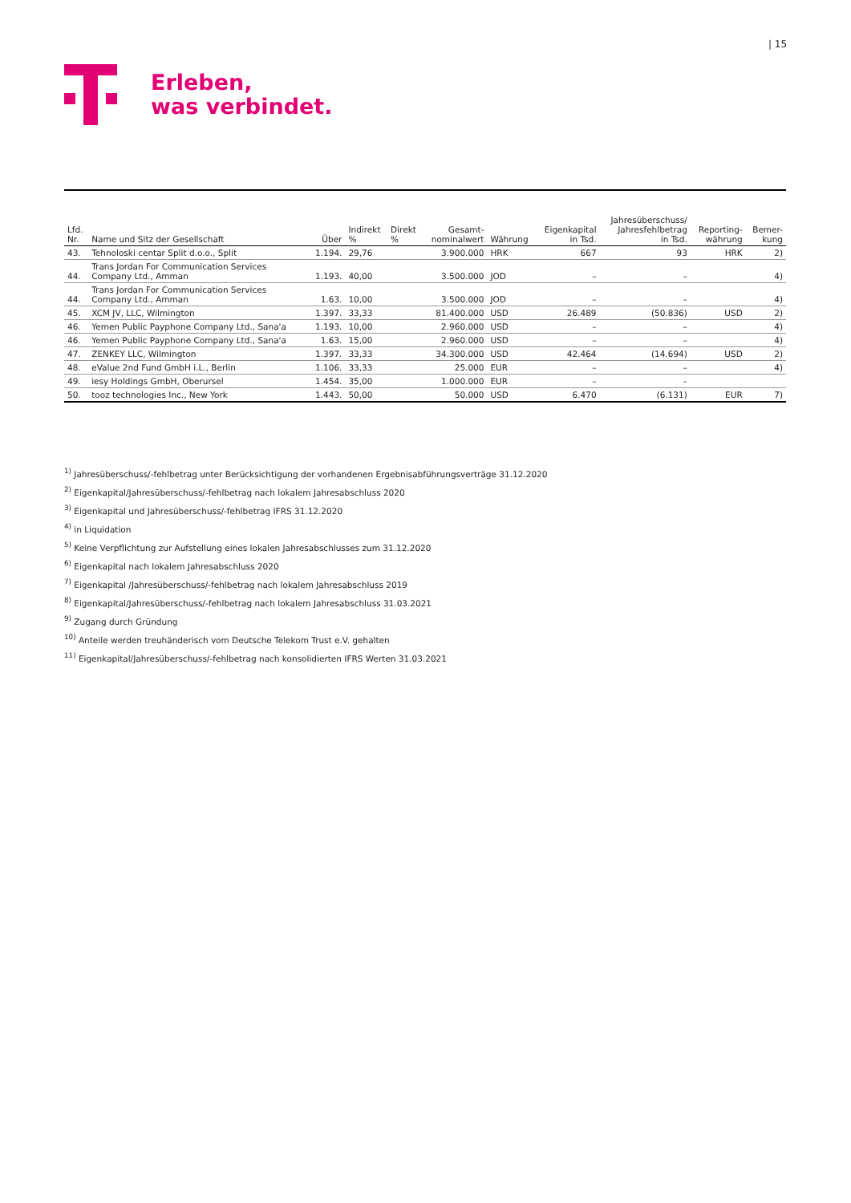| 15
Erleben,
was verbindet.
| Lfd. Nr. | Name und Sitz der Gesellschaft | Über | Indirekt % | Direkt % | Gesamt- nominalwert | Währung | Eigenkapital in Tsd. | Jahresüberschuss/ Jahresfehlbetrag in Tsd. | Reporting- währung | Bemer- kung |
| --- | --- | --- | --- | --- | --- | --- | --- | --- | --- | --- |
| 43. | Tehnoloski centar Split d.o.o., Split | 1.194. | 29,76 | | 3.900.000 | HRK | 667 | 93 | HRK | 2) |
| 44. | Trans Jordan For Communication Services Company Ltd., Amman | 1.193. | 40,00 | | 3.500.000 | JOD | – | – | | 4) |
| 44. | Trans Jordan For Communication Services Company Ltd., Amman | 1.63. | 10,00 | | 3.500.000 | JOD | – | – | | 4) |
| 45. | XCM JV, LLC, Wilmington | 1.397. | 33,33 | | 81.400.000 | USD | 26.489 | (50.836) | USD | 2) |
| 46. | Yemen Public Payphone Company Ltd., Sana'a | 1.193. | 10,00 | | 2.960.000 | USD | – | – | | 4) |
| 46. | Yemen Public Payphone Company Ltd., Sana'a | 1.63. | 15,00 | | 2.960.000 | USD | – | – | | 4) |
| 47. | ZENKEY LLC, Wilmington | 1.397. | 33,33 | | 34.300.000 | USD | 42.464 | (14.694) | USD | 2) |
| 48. | eValue 2nd Fund GmbH i.L., Berlin | 1.106. | 33,33 | | 25.000 | EUR | – | – | | 4) |
| 49. | iesy Holdings GmbH, Oberursel | 1.454. | 35,00 | | 1.000.000 | EUR | – | – | | |
| 50. | tooz technologies Inc., New York | 1.443. | 50,00 | | 50.000 | USD | 6.470 | (6.131) | EUR | 7) |
<sup>1)</sup> Jahresüberschuss/-fehlbetrag unter Berücksichtigung der vorhandenen Ergebnisabführungsverträge 31.12.2020
<sup>2)</sup> Eigenkapital/Jahresüberschuss/-fehlbetrag nach lokalem Jahresabschluss 2020
<sup>3)</sup> Eigenkapital und Jahresüberschuss/-fehlbetrag IFRS 31.12.2020
<sup>4)</sup> in Liquidation
<sup>5)</sup> Keine Verpflichtung zur Aufstellung eines lokalen Jahresabschlusses zum 31.12.2020
<sup>6)</sup> Eigenkapital nach lokalem Jahresabschluss 2020
<sup>7)</sup> Eigenkapital /Jahresüberschuss/-fehlbetrag nach lokalem Jahresabschluss 2019
<sup>8)</sup> Eigenkapital/Jahresüberschuss/-fehlbetrag nach lokalem Jahresabschluss 31.03.2021
<sup>9)</sup> Zugang durch Gründung
<sup>10)</sup> Anteile werden treuhänderisch vom Deutsche Telekom Trust e.V. gehalten
<sup>11)</sup> Eigenkapital/Jahresüberschuss/-fehlbetrag nach konsolidierten IFRS Werten 31.03.2021